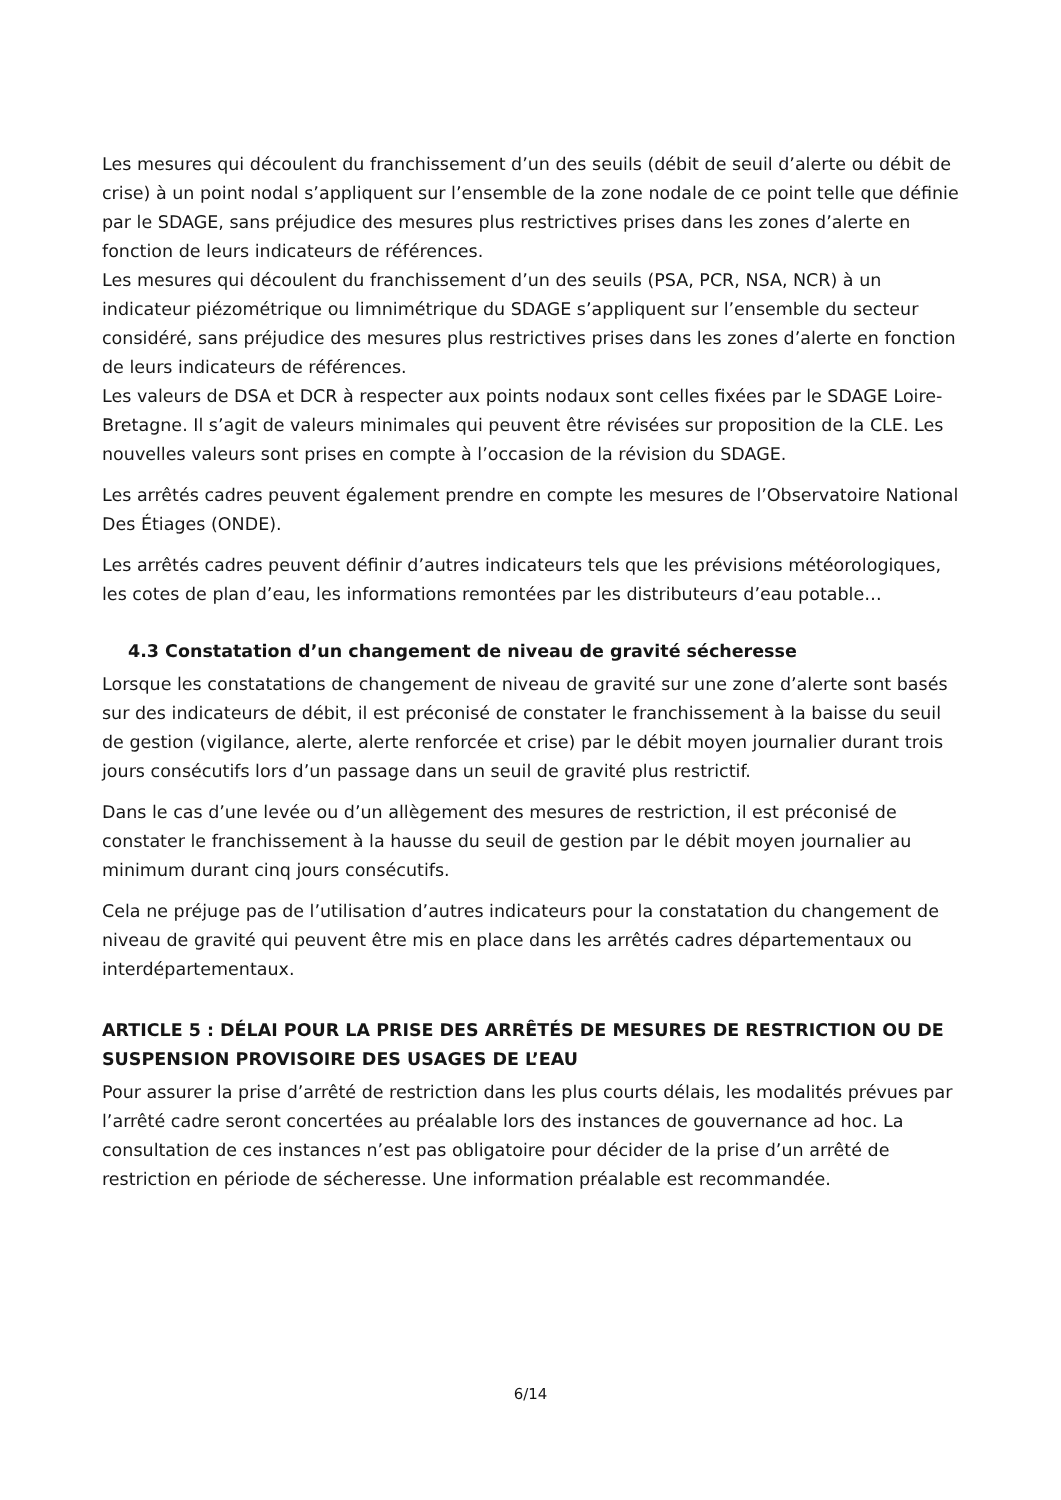Les mesures qui découlent du franchissement d’un des seuils (débit de seuil d’alerte ou débit de crise) à un point nodal s’appliquent sur l’ensemble de la zone nodale de ce point telle que définie par le SDAGE, sans préjudice des mesures plus restrictives prises dans les zones d’alerte en fonction de leurs indicateurs de références.
Les mesures qui découlent du franchissement d’un des seuils (PSA, PCR, NSA, NCR) à un indicateur piézométrique ou limnimétrique du SDAGE s’appliquent sur l’ensemble du secteur considéré, sans préjudice des mesures plus restrictives prises dans les zones d’alerte en fonction de leurs indicateurs de références.
Les valeurs de DSA et DCR à respecter aux points nodaux sont celles fixées par le SDAGE Loire-Bretagne. Il s’agit de valeurs minimales qui peuvent être révisées sur proposition de la CLE. Les nouvelles valeurs sont prises en compte à l’occasion de la révision du SDAGE.
Les arrêtés cadres peuvent également prendre en compte les mesures de l’Observatoire National Des Étiages (ONDE).
Les arrêtés cadres peuvent définir d’autres indicateurs tels que les prévisions météorologiques, les cotes de plan d’eau, les informations remontées par les distributeurs d’eau potable…
4.3 Constatation d’un changement de niveau de gravité sécheresse
Lorsque les constatations de changement de niveau de gravité sur une zone d’alerte sont basés sur des indicateurs de débit, il est préconisé de constater le franchissement à la baisse du seuil de gestion (vigilance, alerte, alerte renforcée et crise) par le débit moyen journalier durant trois jours consécutifs lors d’un passage dans un seuil de gravité plus restrictif.
Dans le cas d’une levée ou d’un allègement des mesures de restriction, il est préconisé de constater le franchissement à la hausse du seuil de gestion par le débit moyen journalier au minimum durant cinq jours consécutifs.
Cela ne préjuge pas de l’utilisation d’autres indicateurs pour la constatation du changement de niveau de gravité qui peuvent être mis en place dans les arrêtés cadres départementaux ou interdépartementaux.
ARTICLE 5 : DÉLAI POUR LA PRISE DES ARRÊTÉS DE MESURES DE RESTRICTION OU DE SUSPENSION PROVISOIRE DES USAGES DE L’EAU
Pour assurer la prise d’arrêté de restriction dans les plus courts délais, les modalités prévues par l’arrêté cadre seront concertées au préalable lors des instances de gouvernance ad hoc. La consultation de ces instances n’est pas obligatoire pour décider de la prise d’un arrêté de restriction en période de sécheresse. Une information préalable est recommandée.
6/14